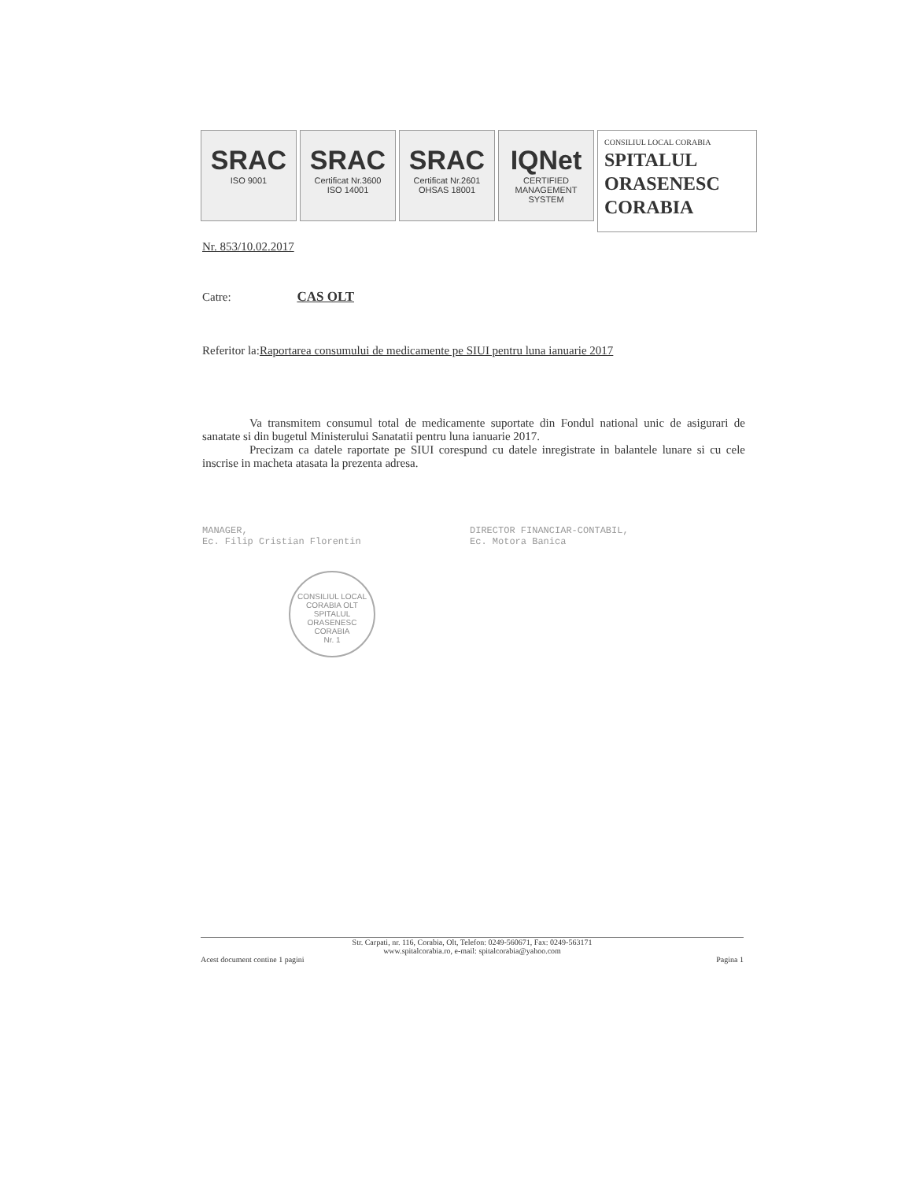SRAC
ISO 9001
SRAC
Certificat Nr.3600
ISO 14001
SRAC
Certificat Nr.2601
OHSAS 18001
IQNet
CERTIFIED MANAGEMENT SYSTEM
CONSILIUL LOCAL CORABIA
SPITALUL
ORASENESC
CORABIA
Nr. 853/10.02.2017
Catre: CAS OLT
Referitor la:Raportarea consumului de medicamente pe SIUI pentru luna ianuarie 2017
Va transmitem consumul total de medicamente suportate din Fondul national unic de asigurari de sanatate si din bugetul Ministerului Sanatatii pentru luna ianuarie 2017.
Precizam ca datele raportate pe SIUI corespund cu datele inregistrate in balantele lunare si cu cele inscrise in macheta atasata la prezenta adresa.
MANAGER,
Ec. Filip Cristian Florentin
DIRECTOR FINANCIAR-CONTABIL,
Ec. Motora Banica
CONSILIUL LOCAL CORABIA OLT
SPITALUL
ORASENESC
CORABIA
Nr. 1
Str. Carpati, nr. 116, Corabia, Olt, Telefon: 0249-560671, Fax: 0249-563171
www.spitalcorabia.ro, e-mail: spitalcorabia@yahoo.com
Acest document contine 1 pagini Pagina 1